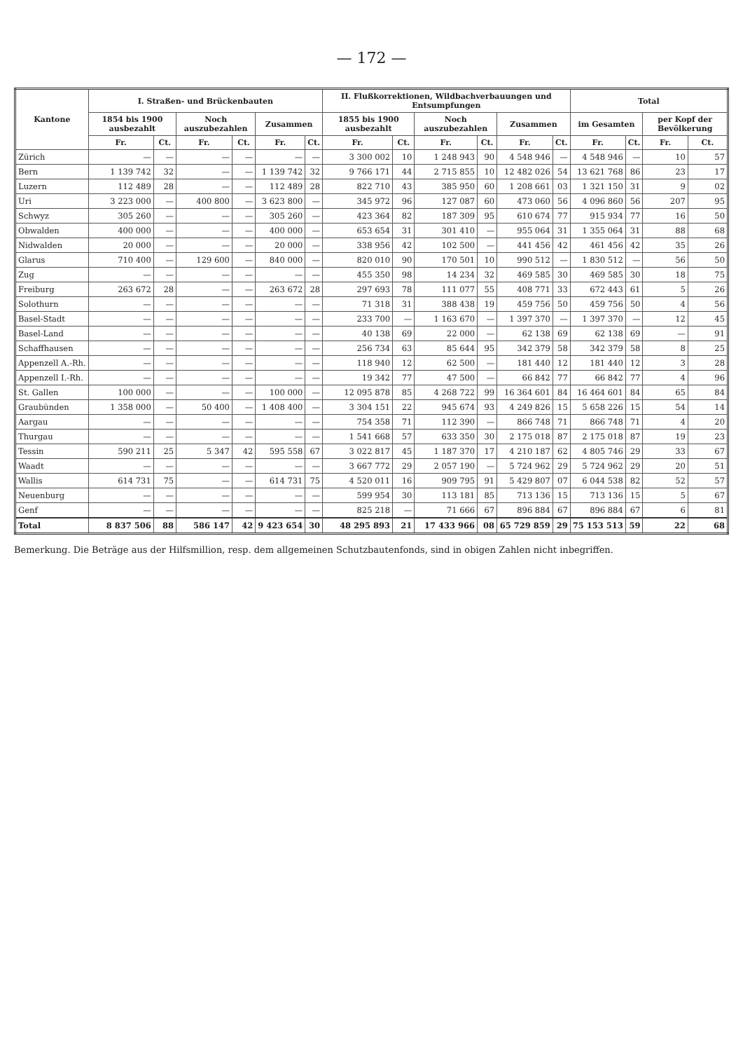— 172 —
| Kantone | I. Straßen- und Brückenbauten | | | | | | II. Flußkorrektionen, Wildbachverbauungen und Entsumpfungen | | | | | | Total | | | |
| --- | --- | --- | --- | --- | --- | --- | --- | --- | --- | --- | --- | --- | --- | --- | --- | --- |
| | 1854 bis 1900 ausbezahlt | | Noch auszubezahlen | | Zusammen | | 1855 bis 1900 ausbezahlt | | Noch auszubezahlen | | Zusammen | | im Gesamten | | per Kopf der Bevölkerung | |
| | Fr. | Ct. | Fr. | Ct. | Fr. | Ct. | Fr. | Ct. | Fr. | Ct. | Fr. | Ct. | Fr. | Ct. | Fr. | Ct. |
| Zürich | — | — | — | — | — | — | 3 300 002 | 10 | 1 248 943 | 90 | 4 548 946 | — | 4 548 946 | — | 10 | 57 |
| Bern | 1 139 742 | 32 | — | — | 1 139 742 | 32 | 9 766 171 | 44 | 2 715 855 | 10 | 12 482 026 | 54 | 13 621 768 | 86 | 23 | 17 |
| Luzern | 112 489 | 28 | — | — | 112 489 | 28 | 822 710 | 43 | 385 950 | 60 | 1 208 661 | 03 | 1 321 150 | 31 | 9 | 02 |
| Uri | 3 223 000 | — | 400 800 | — | 3 623 800 | — | 345 972 | 96 | 127 087 | 60 | 473 060 | 56 | 4 096 860 | 56 | 207 | 95 |
| Schwyz | 305 260 | — | — | — | 305 260 | — | 423 364 | 82 | 187 309 | 95 | 610 674 | 77 | 915 934 | 77 | 16 | 50 |
| Obwalden | 400 000 | — | — | — | 400 000 | — | 653 654 | 31 | 301 410 | — | 955 064 | 31 | 1 355 064 | 31 | 88 | 68 |
| Nidwalden | 20 000 | — | — | — | 20 000 | — | 338 956 | 42 | 102 500 | — | 441 456 | 42 | 461 456 | 42 | 35 | 26 |
| Glarus | 710 400 | — | 129 600 | — | 840 000 | — | 820 010 | 90 | 170 501 | 10 | 990 512 | — | 1 830 512 | — | 56 | 50 |
| Zug | — | — | — | — | — | — | 455 350 | 98 | 14 234 | 32 | 469 585 | 30 | 469 585 | 30 | 18 | 75 |
| Freiburg | 263 672 | 28 | — | — | 263 672 | 28 | 297 693 | 78 | 111 077 | 55 | 408 771 | 33 | 672 443 | 61 | 5 | 26 |
| Solothurn | — | — | — | — | — | — | 71 318 | 31 | 388 438 | 19 | 459 756 | 50 | 459 756 | 50 | 4 | 56 |
| Basel-Stadt | — | — | — | — | — | — | 233 700 | — | 1 163 670 | — | 1 397 370 | — | 1 397 370 | — | 12 | 45 |
| Basel-Land | — | — | — | — | — | — | 40 138 | 69 | 22 000 | — | 62 138 | 69 | 62 138 | 69 | — | 91 |
| Schaffhausen | — | — | — | — | — | — | 256 734 | 63 | 85 644 | 95 | 342 379 | 58 | 342 379 | 58 | 8 | 25 |
| Appenzell A.-Rh. | — | — | — | — | — | — | 118 940 | 12 | 62 500 | — | 181 440 | 12 | 181 440 | 12 | 3 | 28 |
| Appenzell I.-Rh. | — | — | — | — | — | — | 19 342 | 77 | 47 500 | — | 66 842 | 77 | 66 842 | 77 | 4 | 96 |
| St. Gallen | 100 000 | — | — | — | 100 000 | — | 12 095 878 | 85 | 4 268 722 | 99 | 16 364 601 | 84 | 16 464 601 | 84 | 65 | 84 |
| Graubünden | 1 358 000 | — | 50 400 | — | 1 408 400 | — | 3 304 151 | 22 | 945 674 | 93 | 4 249 826 | 15 | 5 658 226 | 15 | 54 | 14 |
| Aargau | — | — | — | — | — | — | 754 358 | 71 | 112 390 | — | 866 748 | 71 | 866 748 | 71 | 4 | 20 |
| Thurgau | — | — | — | — | — | — | 1 541 668 | 57 | 633 350 | 30 | 2 175 018 | 87 | 2 175 018 | 87 | 19 | 23 |
| Tessin | 590 211 | 25 | 5 347 | 42 | 595 558 | 67 | 3 022 817 | 45 | 1 187 370 | 17 | 4 210 187 | 62 | 4 805 746 | 29 | 33 | 67 |
| Waadt | — | — | — | — | — | — | 3 667 772 | 29 | 2 057 190 | — | 5 724 962 | 29 | 5 724 962 | 29 | 20 | 51 |
| Wallis | 614 731 | 75 | — | — | 614 731 | 75 | 4 520 011 | 16 | 909 795 | 91 | 5 429 807 | 07 | 6 044 538 | 82 | 52 | 57 |
| Neuenburg | — | — | — | — | — | — | 599 954 | 30 | 113 181 | 85 | 713 136 | 15 | 713 136 | 15 | 5 | 67 |
| Genf | — | — | — | — | — | — | 825 218 | — | 71 666 | 67 | 896 884 | 67 | 896 884 | 67 | 6 | 81 |
| Total | 8 837 506 | 88 | 586 147 | 42 | 9 423 654 | 30 | 48 295 893 | 21 | 17 433 966 | 08 | 65 729 859 | 29 | 75 153 513 | 59 | 22 | 68 |
Bemerkung. Die Beträge aus der Hilfsmillion, resp. dem allgemeinen Schutzbautenfonds, sind in obigen Zahlen nicht inbegriffen.